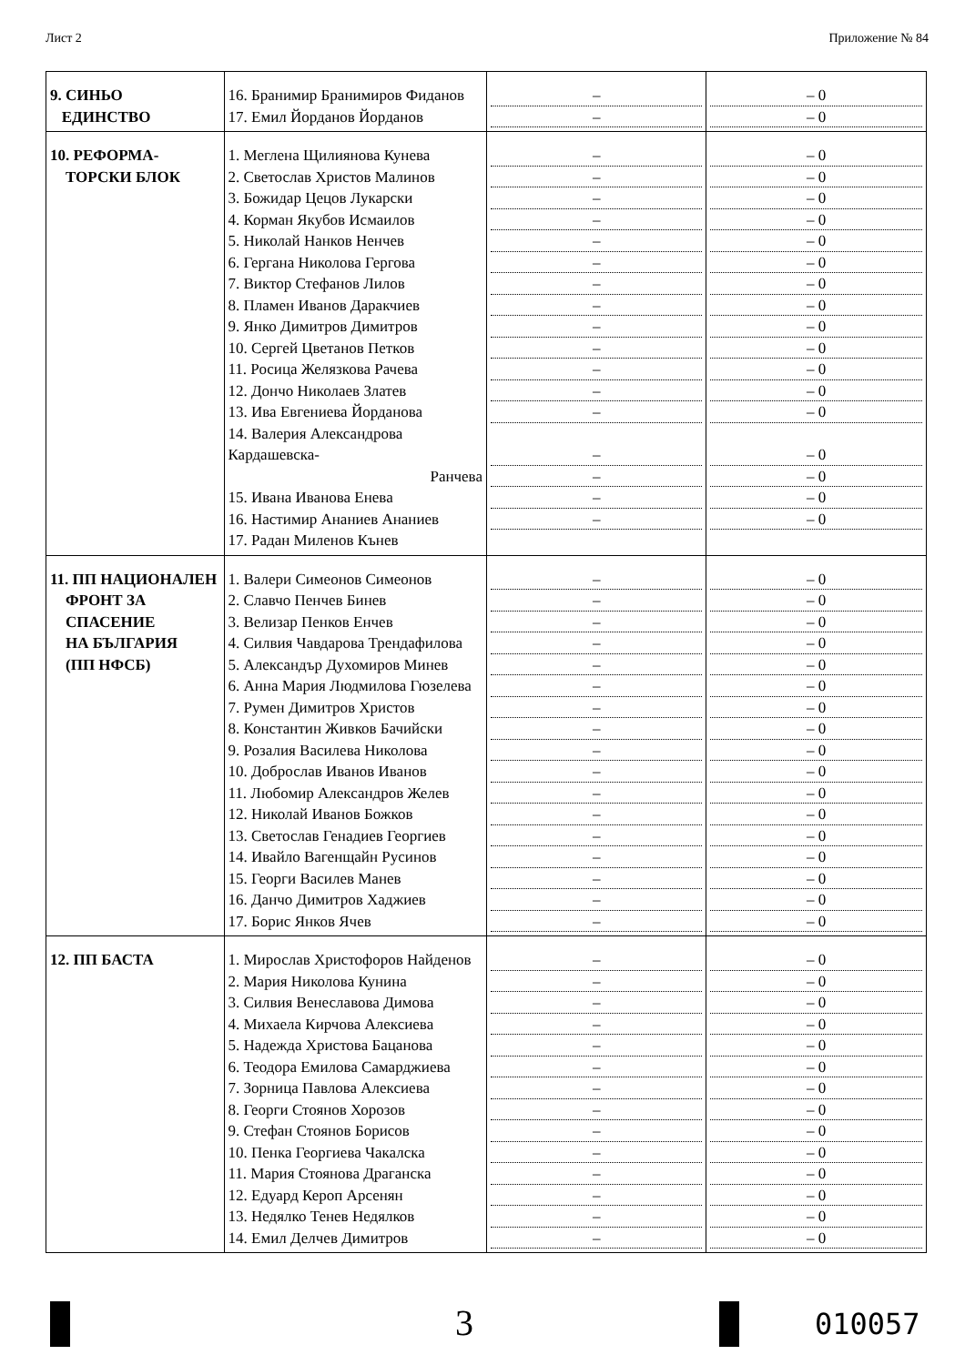Лист 2 Приложение № 84
| 9. СИНЬО ЕДИНСТВО | 16. Бранимир Бранимиров Фиданов 17. Емил Йорданов Йорданов | – – | – 0 – 0 |
| 10. РЕФОРМА- ТОРСКИ БЛОК | 1. Меглена Щилиянова Кунева 2. Светослав Христов Малинов 3. Божидар Цецов Лукарски 4. Корман Якубов Исмаилов 5. Николай Нанков Ненчев 6. Гергана Николова Гергова 7. Виктор Стефанов Лилов 8. Пламен Иванов Даракчиев 9. Янко Димитров Димитров 10. Сергей Цветанов Петков 11. Росица Желязкова Рачева 12. Дончо Николаев Златев 13. Ива Евгениева Йорданова 14. Валерия Александрова Кардашевска- Ранчева 15. Ивана Иванова Енева 16. Настимир Ананиев Ананиев 17. Радан Миленов Кънев | – – – – – – – – – – – – – – – – – | – 0 – 0 – 0 – 0 – 0 – 0 – 0 – 0 – 0 – 0 – 0 – 0 – 0 – 0 – 0 – 0 – 0 |
| 11. ПП НАЦИОНАЛЕН ФРОНТ ЗА СПАСЕНИЕ НА БЪЛГАРИЯ (ПП НФСБ) | 1. Валери Симеонов Симеонов 2. Славчо Пенчев Бинев 3. Велизар Пенков Енчев 4. Силвия Чавдарова Трендафилова 5. Александър Духомиров Минев 6. Анна Мария Людмилова Гюзелева 7. Румен Димитров Христов 8. Константин Живков Бачийски 9. Розалия Василева Николова 10. Доброслав Иванов Иванов 11. Любомир Александров Желев 12. Николай Иванов Божков 13. Светослав Генадиев Георгиев 14. Ивайло Вагенщайн Русинов 15. Георги Василев Манев 16. Данчо Димитров Хаджиев 17. Борис Янков Ячев | – – – – – – – – – – – – – – – – – | – 0 – 0 – 0 – 0 – 0 – 0 – 0 – 0 – 0 – 0 – 0 – 0 – 0 – 0 – 0 – 0 – 0 |
| 12. ПП БАСТА | 1. Мирослав Христофоров Найденов 2. Мария Николова Кунина 3. Силвия Венеславова Димова 4. Михаела Кирчова Алексиева 5. Надежда Христова Бацанова 6. Теодора Емилова Самарджиева 7. Зорница Павлова Алексиева 8. Георги Стоянов Хорозов 9. Стефан Стоянов Борисов 10. Пенка Георгиева Чакалска 11. Мария Стоянова Драганска 12. Едуард Кероп Арсенян 13. Недялко Тенев Недялков 14. Емил Делчев Димитров | – – – – – – – – – – – – – – | – 0 – 0 – 0 – 0 – 0 – 0 – 0 – 0 – 0 – 0 – 0 – 0 – 0 – 0 |
3 010057